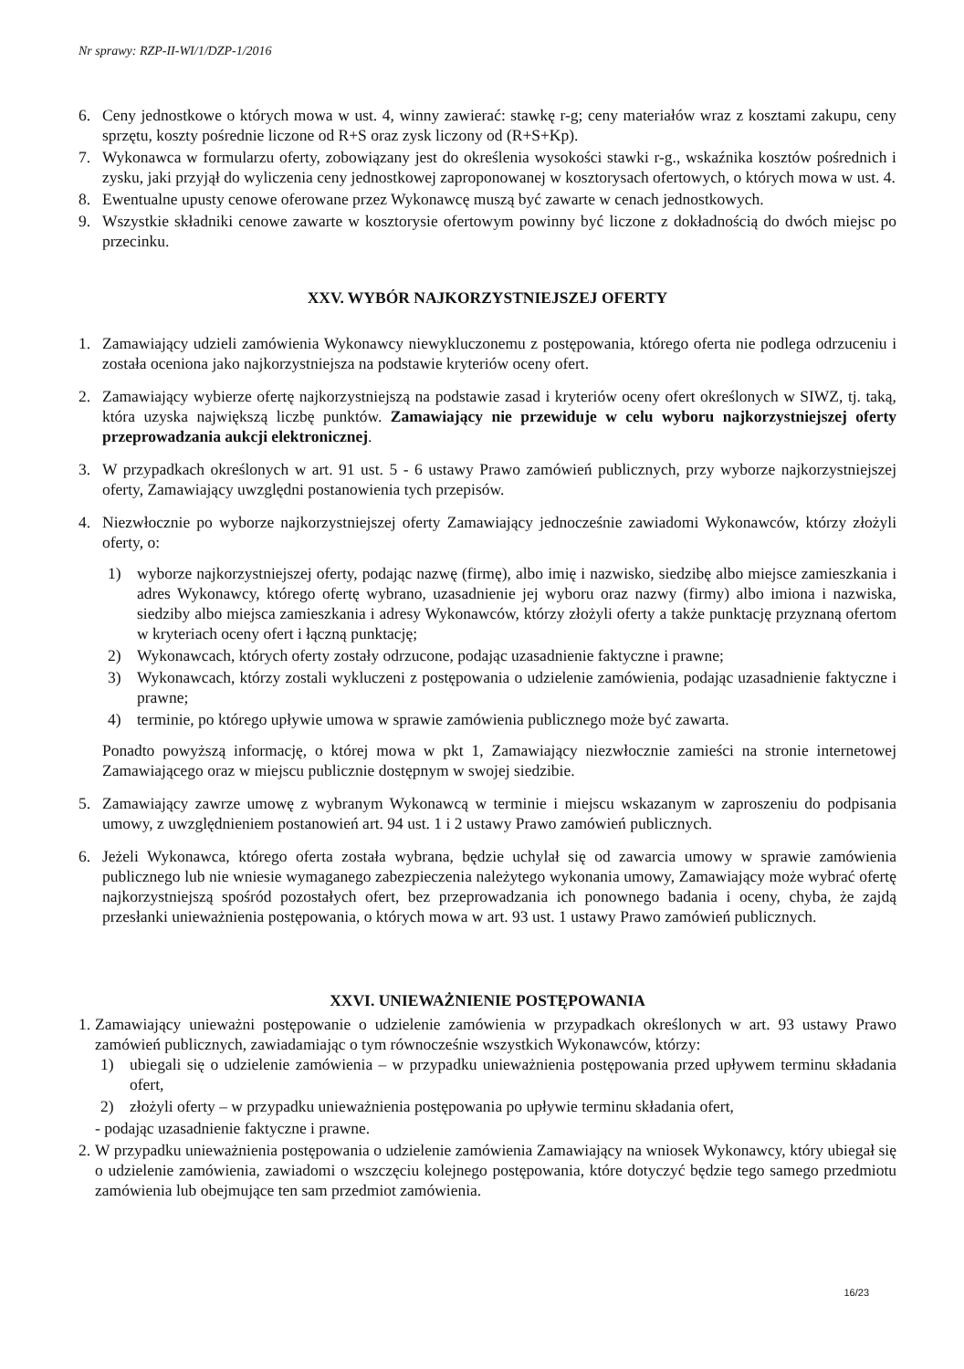Nr sprawy: RZP-II-WI/1/DZP-1/2016
6. Ceny jednostkowe o których mowa w ust. 4, winny zawierać: stawkę r-g; ceny materiałów wraz z kosztami zakupu, ceny sprzętu, koszty pośrednie liczone od R+S oraz zysk liczony od (R+S+Kp).
7. Wykonawca w formularzu oferty, zobowiązany jest do określenia wysokości stawki r-g., wskaźnika kosztów pośrednich i zysku, jaki przyjął do wyliczenia ceny jednostkowej zaproponowanej w kosztorysach ofertowych, o których mowa w ust. 4.
8. Ewentualne upusty cenowe oferowane przez Wykonawcę muszą być zawarte w cenach jednostkowych.
9. Wszystkie składniki cenowe zawarte w kosztorysie ofertowym powinny być liczone z dokładnością do dwóch miejsc po przecinku.
XXV. WYBÓR NAJKORZYSTNIEJSZEJ OFERTY
1. Zamawiający udzieli zamówienia Wykonawcy niewykluczonemu z postępowania, którego oferta nie podlega odrzuceniu i została oceniona jako najkorzystniejsza na podstawie kryteriów oceny ofert.
2. Zamawiający wybierze ofertę najkorzystniejszą na podstawie zasad i kryteriów oceny ofert określonych w SIWZ, tj. taką, która uzyska największą liczbę punktów. Zamawiający nie przewiduje w celu wyboru najkorzystniejszej oferty przeprowadzania aukcji elektronicznej.
3. W przypadkach określonych w art. 91 ust. 5 - 6 ustawy Prawo zamówień publicznych, przy wyborze najkorzystniejszej oferty, Zamawiający uwzględni postanowienia tych przepisów.
4. Niezwłocznie po wyborze najkorzystniejszej oferty Zamawiający jednocześnie zawiadomi Wykonawców, którzy złożyli oferty, o:
1) wyborze najkorzystniejszej oferty, podając nazwę (firmę), albo imię i nazwisko, siedzibę albo miejsce zamieszkania i adres Wykonawcy, którego ofertę wybrano, uzasadnienie jej wyboru oraz nazwy (firmy) albo imiona i nazwiska, siedziby albo miejsca zamieszkania i adresy Wykonawców, którzy złożyli oferty a także punktację przyznaną ofertom w kryteriach oceny ofert i łączną punktację;
2) Wykonawcach, których oferty zostały odrzucone, podając uzasadnienie faktyczne i prawne;
3) Wykonawcach, którzy zostali wykluczeni z postępowania o udzielenie zamówienia, podając uzasadnienie faktyczne i prawne;
4) terminie, po którego upływie umowa w sprawie zamówienia publicznego może być zawarta.
Ponadto powyższą informację, o której mowa w pkt 1, Zamawiający niezwłocznie zamieści na stronie internetowej Zamawiającego oraz w miejscu publicznie dostępnym w swojej siedzibie.
5. Zamawiający zawrze umowę z wybranym Wykonawcą w terminie i miejscu wskazanym w zaproszeniu do podpisania umowy, z uwzględnieniem postanowień art. 94 ust. 1 i 2 ustawy Prawo zamówień publicznych.
6. Jeżeli Wykonawca, którego oferta została wybrana, będzie uchylał się od zawarcia umowy w sprawie zamówienia publicznego lub nie wniesie wymaganego zabezpieczenia należytego wykonania umowy, Zamawiający może wybrać ofertę najkorzystniejszą spośród pozostałych ofert, bez przeprowadzania ich ponownego badania i oceny, chyba, że zajdą przesłanki unieważnienia postępowania, o których mowa w art. 93 ust. 1 ustawy Prawo zamówień publicznych.
XXVI. UNIEWAŻNIENIE POSTĘPOWANIA
1.
Zamawiający unieważni postępowanie o udzielenie zamówienia w przypadkach określonych w art. 93 ustawy Prawo zamówień publicznych, zawiadamiając o tym równocześnie wszystkich Wykonawców, którzy:
1) ubiegali się o udzielenie zamówienia – w przypadku unieważnienia postępowania przed upływem terminu składania ofert,
2) złożyli oferty – w przypadku unieważnienia postępowania po upływie terminu składania ofert,
- podając uzasadnienie faktyczne i prawne.
2. W przypadku unieważnienia postępowania o udzielenie zamówienia Zamawiający na wniosek Wykonawcy, który ubiegał się o udzielenie zamówienia, zawiadomi o wszczęciu kolejnego postępowania, które dotyczyć będzie tego samego przedmiotu zamówienia lub obejmujące ten sam przedmiot zamówienia.
16/23